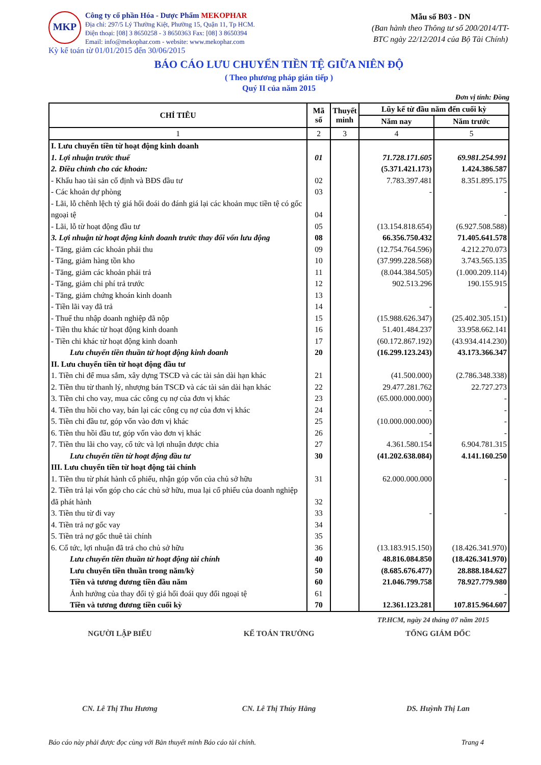MKP
Công ty cổ phần Hóa - Dược Phẩm MEKOPHAR
Địa chỉ: 297/5 Lý Thường Kiệt, Phường 15, Quận 11, Tp HCM.
Điện thoại: [08] 3 8650258 - 3 8650363 Fax: [08] 3 8650394
Email: info@mekophar.com - website: www.mekophar.com
Mẫu số B03 - DN
(Ban hành theo Thông tư số 200/2014/TT-BTC ngày 22/12/2014 của Bộ Tài Chính)
Kỳ kế toán từ 01/01/2015 đến 30/06/2015
BÁO CÁO LƯU CHUYỂN TIỀN TỆ GIỮA NIÊN ĐỘ
( Theo phương pháp gián tiếp )
Quý II của năm 2015
Đơn vị tính: Đồng
| CHỈ TIÊU | Mã số | Thuyết minh | Lũy kế từ đầu năm đến cuối kỳ | |
| --- | --- | --- | --- | --- |
| | | | Năm nay | Năm trước |
| 1 | 2 | 3 | 4 | 5 |
| I. Lưu chuyển tiền từ hoạt động kinh doanh | | | | |
| 1. Lợi nhuận trước thuế | 01 | | 71.728.171.605 | 69.981.254.991 |
| 2. Điều chỉnh cho các khoản: | | | (5.371.421.173) | 1.424.386.587 |
| - Khấu hao tài sản cố định và BĐS đầu tư | 02 | | 7.783.397.481 | 8.351.895.175 |
| - Các khoản dự phòng | 03 | | - | - |
| - Lãi, lỗ chênh lệch tỷ giá hối đoái do đánh giá lại các khoản mục tiền tệ có gốc ngoại tệ | 04 | | | - |
| - Lãi, lỗ từ hoạt động đầu tư | 05 | | (13.154.818.654) | (6.927.508.588) |
| 3. Lợi nhuận từ hoạt động kinh doanh trước thay đổi vốn lưu động | 08 | | 66.356.750.432 | 71.405.641.578 |
| - Tăng, giảm các khoản phải thu | 09 | | (12.754.764.596) | 4.212.270.073 |
| - Tăng, giảm hàng tồn kho | 10 | | (37.999.228.568) | 3.743.565.135 |
| - Tăng, giảm các khoản phải trả | 11 | | (8.044.384.505) | (1.000.209.114) |
| - Tăng, giảm chi phí trả trước | 12 | | 902.513.296 | 190.155.915 |
| - Tăng, giảm chứng khoán kinh doanh | 13 | | | |
| - Tiền lãi vay đã trả | 14 | | - | - |
| - Thuế thu nhập doanh nghiệp đã nộp | 15 | | (15.988.626.347) | (25.402.305.151) |
| - Tiền thu khác từ hoạt động kinh doanh | 16 | | 51.401.484.237 | 33.958.662.141 |
| - Tiền chi khác từ hoạt động kinh doanh | 17 | | (60.172.867.192) | (43.934.414.230) |
| Lưu chuyển tiền thuần từ hoạt động kinh doanh | 20 | | (16.299.123.243) | 43.173.366.347 |
| II. Lưu chuyển tiền từ hoạt động đầu tư | | | | |
| 1. Tiền chi để mua sắm, xây dựng TSCĐ và các tài sản dài hạn khác | 21 | | (41.500.000) | (2.786.348.338) |
| 2. Tiền thu từ thanh lý, nhượng bán TSCĐ và các tài sản dài hạn khác | 22 | | 29.477.281.762 | 22.727.273 |
| 3. Tiền chi cho vay, mua các công cụ nợ của đơn vị khác | 23 | | (65.000.000.000) | - |
| 4. Tiền thu hồi cho vay, bán lại các công cụ nợ của đơn vị khác | 24 | | - | - |
| 5. Tiền chi đầu tư, góp vốn vào đơn vị khác | 25 | | (10.000.000.000) | - |
| 6. Tiền thu hồi đầu tư, góp vốn vào đơn vị khác | 26 | | - | - |
| 7. Tiền thu lãi cho vay, cổ tức và lợi nhuận được chia | 27 | | 4.361.580.154 | 6.904.781.315 |
| Lưu chuyển tiền từ hoạt động đầu tư | 30 | | (41.202.638.084) | 4.141.160.250 |
| III. Lưu chuyển tiền từ hoạt động tài chính | | | | |
| 1. Tiền thu từ phát hành cổ phiếu, nhận góp vốn của chủ sở hữu | 31 | | 62.000.000.000 | - |
| 2. Tiền trả lại vốn góp cho các chủ sở hữu, mua lại cổ phiếu của doanh nghiệp đã phát hành | 32 | | | |
| 3. Tiền thu từ đi vay | 33 | | - | - |
| 4. Tiền trả nợ gốc vay | 34 | | | |
| 5. Tiền trả nợ gốc thuê tài chính | 35 | | | |
| 6. Cổ tức, lợi nhuận đã trả cho chủ sở hữu | 36 | | (13.183.915.150) | (18.426.341.970) |
| Lưu chuyển tiền thuần từ hoạt động tài chính | 40 | | 48.816.084.850 | (18.426.341.970) |
| Lưu chuyển tiền thuần trong năm/kỳ | 50 | | (8.685.676.477) | 28.888.184.627 |
| Tiền và tương đương tiền đầu năm | 60 | | 21.046.799.758 | 78.927.779.980 |
| Ảnh hưởng của thay đổi tỷ giá hối đoái quy đổi ngoại tệ | 61 | | | - |
| Tiền và tương đương tiền cuối kỳ | 70 | | 12.361.123.281 | 107.815.964.607 |
TP.HCM, ngày 24 tháng 07 năm 2015
NGƯỜI LẬP BIỂU KẾ TOÁN TRƯỞNG TỔNG GIÁM ĐỐC
CN. Lê Thị Thu Hương CN. Lê Thị Thúy Hằng DS. Huỳnh Thị Lan
Báo cáo này phải được đọc cùng với Bản thuyết minh Báo cáo tài chính. Trang 4